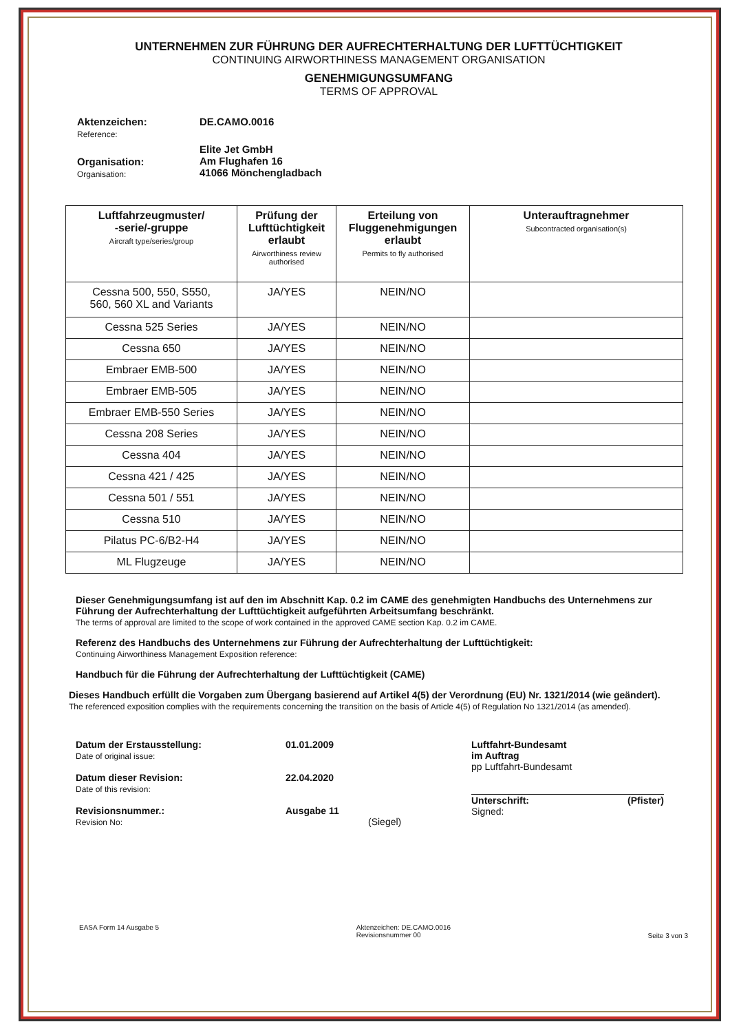UNTERNEHMEN ZUR FÜHRUNG DER AUFRECHTERHALTUNG DER LUFTTÜCHTIGKEIT
CONTINUING AIRWORTHINESS MANAGEMENT ORGANISATION
GENEHMIGUNGSUMFANG
TERMS OF APPROVAL
Aktenzeichen:
Reference:
DE.CAMO.0016
Organisation:
Organisation:
Elite Jet GmbH
Am Flughafen 16
41066 Mönchengladbach
| Luftfahrzeugmuster/ -serie/-gruppe Aircraft type/series/group | Prüfung der Lufttüchtigkeit erlaubt Airworthiness review authorised | Erteilung von Fluggenehmigungen erlaubt Permits to fly authorised | Unterauftragnehmer Subcontracted organisation(s) |
| --- | --- | --- | --- |
| Cessna 500, 550, S550, 560, 560 XL and Variants | JA/YES | NEIN/NO | |
| Cessna 525 Series | JA/YES | NEIN/NO | |
| Cessna 650 | JA/YES | NEIN/NO | |
| Embraer EMB-500 | JA/YES | NEIN/NO | |
| Embraer EMB-505 | JA/YES | NEIN/NO | |
| Embraer EMB-550 Series | JA/YES | NEIN/NO | |
| Cessna 208 Series | JA/YES | NEIN/NO | |
| Cessna 404 | JA/YES | NEIN/NO | |
| Cessna 421 / 425 | JA/YES | NEIN/NO | |
| Cessna 501 / 551 | JA/YES | NEIN/NO | |
| Cessna 510 | JA/YES | NEIN/NO | |
| Pilatus PC-6/B2-H4 | JA/YES | NEIN/NO | |
| ML Flugzeuge | JA/YES | NEIN/NO | |
Dieser Genehmigungsumfang ist auf den im Abschnitt Kap. 0.2 im CAME des genehmigten Handbuchs des Unternehmens zur Führung der Aufrechterhaltung der Lufttüchtigkeit aufgeführten Arbeitsumfang beschränkt.
The terms of approval are limited to the scope of work contained in the approved CAME section Kap. 0.2 im CAME.
Referenz des Handbuchs des Unternehmens zur Führung der Aufrechterhaltung der Lufttüchtigkeit:
Continuing Airworthiness Management Exposition reference:
Handbuch für die Führung der Aufrechterhaltung der Lufttüchtigkeit (CAME)
Dieses Handbuch erfüllt die Vorgaben zum Übergang basierend auf Artikel 4(5) der Verordnung (EU) Nr. 1321/2014 (wie geändert).
The referenced exposition complies with the requirements concerning the transition on the basis of Article 4(5) of Regulation No 1321/2014 (as amended).
Datum der Erstausstellung:
Date of original issue:
Datum dieser Revision:
Date of this revision:
Revisionsnummer.:
Revision No:
01.01.2009
22.04.2020
Ausgabe 11
(Siegel)
Luftfahrt-Bundesamt
im Auftrag
pp Luftfahrt-Bundesamt
Unterschrift:
Signed: (Pfister)
EASA Form 14 Ausgabe 5 Aktenzeichen: DE.CAMO.0016
Revisionsnummer 00 Seite 3 von 3